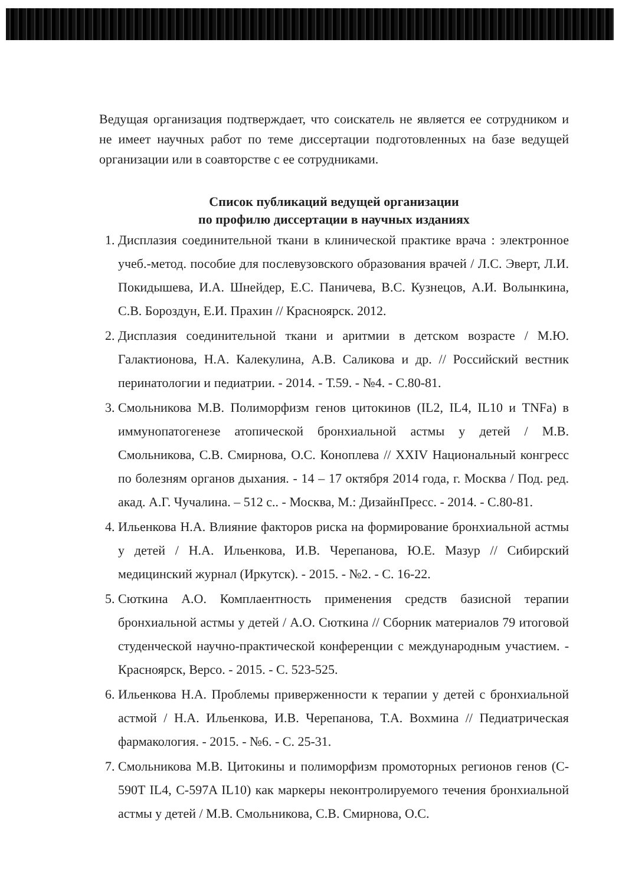Ведущая организация подтверждает, что соискатель не является ее сотрудником и не имеет научных работ по теме диссертации подготовленных на базе ведущей организации или в соавторстве с ее сотрудниками.
Список публикаций ведущей организации
по профилю диссертации в научных изданиях
1. Дисплазия соединительной ткани в клинической практике врача : электронное учеб.-метод. пособие для послевузовского образования врачей / Л.С. Эверт, Л.И. Покидышева, И.А. Шнейдер, Е.С. Паничева, В.С. Кузнецов, А.И. Волынкина, С.В. Бороздун, Е.И. Прахин // Красноярск. 2012.
2. Дисплазия соединительной ткани и аритмии в детском возрасте / М.Ю. Галактионова, Н.А. Калекулина, А.В. Саликова и др. // Российский вестник перинатологии и педиатрии. - 2014. - Т.59. - №4. - С.80-81.
3. Смольникова М.В. Полиморфизм генов цитокинов (IL2, IL4, IL10 и TNFa) в иммунопатогенезе атопической бронхиальной астмы у детей / М.В. Смольникова, С.В. Смирнова, О.С. Коноплева // XXIV Национальный конгресс по болезням органов дыхания. - 14 – 17 октября 2014 года, г. Москва / Под. ред. акад. А.Г. Чучалина. – 512 с.. - Москва, М.: ДизайнПресс. - 2014. - С.80-81.
4. Ильенкова Н.А. Влияние факторов риска на формирование бронхиальной астмы у детей / Н.А. Ильенкова, И.В. Черепанова, Ю.Е. Мазур // Сибирский медицинский журнал (Иркутск). - 2015. - №2. - С. 16-22.
5. Сюткина А.О. Комплаентность применения средств базисной терапии бронхиальной астмы у детей / А.О. Сюткина // Сборник материалов 79 итоговой студенческой научно-практической конференции с международным участием. - Красноярск, Версо. - 2015. - С. 523-525.
6. Ильенкова Н.А. Проблемы приверженности к терапии у детей с бронхиальной астмой / Н.А. Ильенкова, И.В. Черепанова, Т.А. Вохмина // Педиатрическая фармакология. - 2015. - №6. - С. 25-31.
7. Смольникова М.В. Цитокины и полиморфизм промоторных регионов генов (C-590T IL4, C-597A IL10) как маркеры неконтролируемого течения бронхиальной астмы у детей / М.В. Смольникова, С.В. Смирнова, О.С.